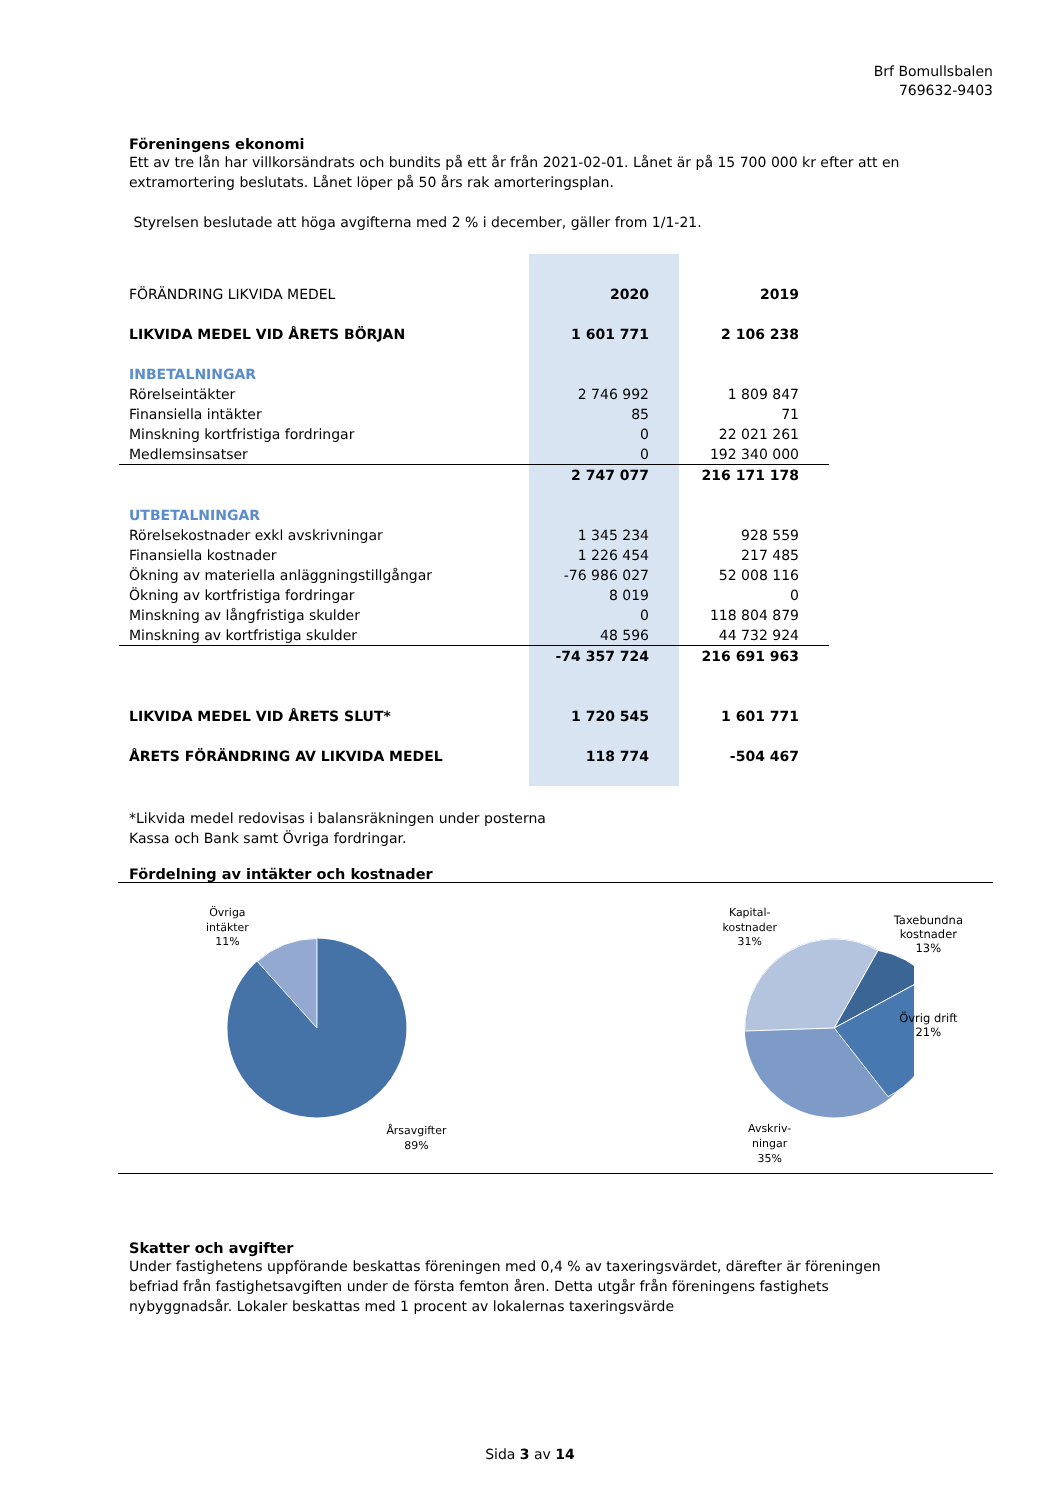Brf Bomullsbalen
769632-9403
Föreningens ekonomi
Ett av tre lån har villkorsändrats och bundits på ett år från 2021-02-01. Lånet är på 15 700 000 kr efter att en extramortering beslutats. Lånet löper på 50 års rak amorteringsplan.
Styrelsen beslutade att höga avgifterna med 2 % i december, gäller from 1/1-21.
| FÖRÄNDRING LIKVIDA MEDEL | 2020 | 2019 |
| LIKVIDA MEDEL VID ÅRETS BÖRJAN | 1 601 771 | 2 106 238 |
| INBETALNINGAR | | |
| Rörelseintäkter | 2 746 992 | 1 809 847 |
| Finansiella intäkter | 85 | 71 |
| Minskning kortfristiga fordringar | 0 | 22 021 261 |
| Medlemsinsatser | 0 | 192 340 000 |
| | 2 747 077 | 216 171 178 |
| UTBETALNINGAR | | |
| Rörelsekostnader exkl avskrivningar | 1 345 234 | 928 559 |
| Finansiella kostnader | 1 226 454 | 217 485 |
| Ökning av materiella anläggningstillgångar | -76 986 027 | 52 008 116 |
| Ökning av kortfristiga fordringar | 8 019 | 0 |
| Minskning av långfristiga skulder | 0 | 118 804 879 |
| Minskning av kortfristiga skulder | 48 596 | 44 732 924 |
| | -74 357 724 | 216 691 963 |
| LIKVIDA MEDEL VID ÅRETS SLUT* | 1 720 545 | 1 601 771 |
| ÅRETS FÖRÄNDRING AV LIKVIDA MEDEL | 118 774 | -504 467 |
*Likvida medel redovisas i balansräkningen under posterna
Kassa och Bank samt Övriga fordringar.
Fördelning av intäkter och kostnader
Övriga
intäkter
11%
Årsavgifter
89%
Kapital-
kostnader
31%
Avskriv-
ningar
35%
Taxebundna
kostnader
13%
Övrig drift
21%
Skatter och avgifter
Under fastighetens uppförande beskattas föreningen med 0,4 % av taxeringsvärdet, därefter är föreningen befriad från fastighetsavgiften under de första femton åren. Detta utgår från föreningens fastighets nybyggnadsår. Lokaler beskattas med 1 procent av lokalernas taxeringsvärde
Sida 3 av 14